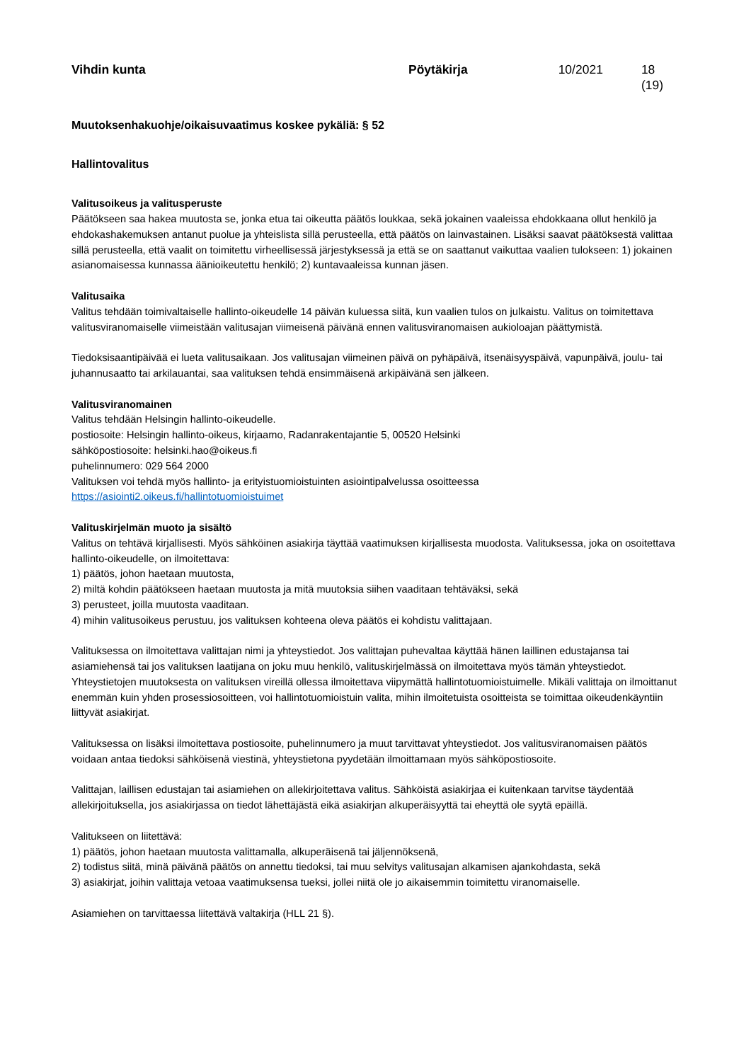Vihdin kunta Pöytäkirja 10/2021 18 (19)
Muutoksenhakuohje/oikaisuvaatimus koskee pykäliä: § 52
Hallintovalitus
Valitusoikeus ja valitusperuste
Päätökseen saa hakea muutosta se, jonka etua tai oikeutta päätös loukkaa, sekä jokainen vaaleissa ehdokkaana ollut henkilö ja ehdokashakemuksen antanut puolue ja yhteislista sillä perusteella, että päätös on lainvastainen. Lisäksi saavat päätöksestä valittaa sillä perusteella, että vaalit on toimitettu virheellisessä järjestyksessä ja että se on saattanut vaikuttaa vaalien tulokseen: 1) jokainen asianomaisessa kunnassa äänioikeutettu henkilö; 2) kuntavaaleissa kunnan jäsen.
Valitusaika
Valitus tehdään toimivaltaiselle hallinto-oikeudelle 14 päivän kuluessa siitä, kun vaalien tulos on julkaistu. Valitus on toimitettava valitusviranomaiselle viimeistään valitusajan viimeisenä päivänä ennen valitusviranomaisen aukioloajan päättymistä.
Tiedoksisaantipäivää ei lueta valitusaikaan. Jos valitusajan viimeinen päivä on pyhäpäivä, itsenäisyyspäivä, vapunpäivä, joulu- tai juhannusaatto tai arkilauantai, saa valituksen tehdä ensimmäisenä arkipäivänä sen jälkeen.
Valitusviranomainen
Valitus tehdään Helsingin hallinto-oikeudelle.
postiosoite: Helsingin hallinto-oikeus, kirjaamo, Radanrakentajantie 5, 00520 Helsinki
sähköpostiosoite: helsinki.hao@oikeus.fi
puhelinnumero: 029 564 2000
Valituksen voi tehdä myös hallinto- ja erityistuomioistuinten asiointipalvelussa osoitteessa https://asiointi2.oikeus.fi/hallintotuomioistuimet
Valituskirjelmän muoto ja sisältö
Valitus on tehtävä kirjallisesti. Myös sähköinen asiakirja täyttää vaatimuksen kirjallisesta muodosta. Valituksessa, joka on osoitettava hallinto-oikeudelle, on ilmoitettava:
1) päätös, johon haetaan muutosta,
2) miltä kohdin päätökseen haetaan muutosta ja mitä muutoksia siihen vaaditaan tehtäväksi, sekä
3) perusteet, joilla muutosta vaaditaan.
4) mihin valitusoikeus perustuu, jos valituksen kohteena oleva päätös ei kohdistu valittajaan.
Valituksessa on ilmoitettava valittajan nimi ja yhteystiedot. Jos valittajan puhevaltaa käyttää hänen laillinen edustajansa tai asiamiehensä tai jos valituksen laatijana on joku muu henkilö, valituskirjelmässä on ilmoitettava myös tämän yhteystiedot. Yhteystietojen muutoksesta on valituksen vireillä ollessa ilmoitettava viipymättä hallintotuomioistuimelle. Mikäli valittaja on ilmoittanut enemmän kuin yhden prosessiosoitteen, voi hallintotuomioistuin valita, mihin ilmoitetuista osoitteista se toimittaa oikeudenkäyntiin liittyvät asiakirjat.
Valituksessa on lisäksi ilmoitettava postiosoite, puhelinnumero ja muut tarvittavat yhteystiedot. Jos valitusviranomaisen päätös voidaan antaa tiedoksi sähköisenä viestinä, yhteystietona pyydetään ilmoittamaan myös sähköpostiosoite.
Valittajan, laillisen edustajan tai asiamiehen on allekirjoitettava valitus. Sähköistä asiakirjaa ei kuitenkaan tarvitse täydentää allekirjoituksella, jos asiakirjassa on tiedot lähettäjästä eikä asiakirjan alkuperäisyyttä tai eheyttä ole syytä epäillä.
Valitukseen on liitettävä:
1) päätös, johon haetaan muutosta valittamalla, alkuperäisenä tai jäljennöksenä,
2) todistus siitä, minä päivänä päätös on annettu tiedoksi, tai muu selvitys valitusajan alkamisen ajankohdasta, sekä
3) asiakirjat, joihin valittaja vetoaa vaatimuksensa tueksi, jollei niitä ole jo aikaisemmin toimitettu viranomaiselle.
Asiamiehen on tarvittaessa liitettävä valtakirja (HLL 21 §).